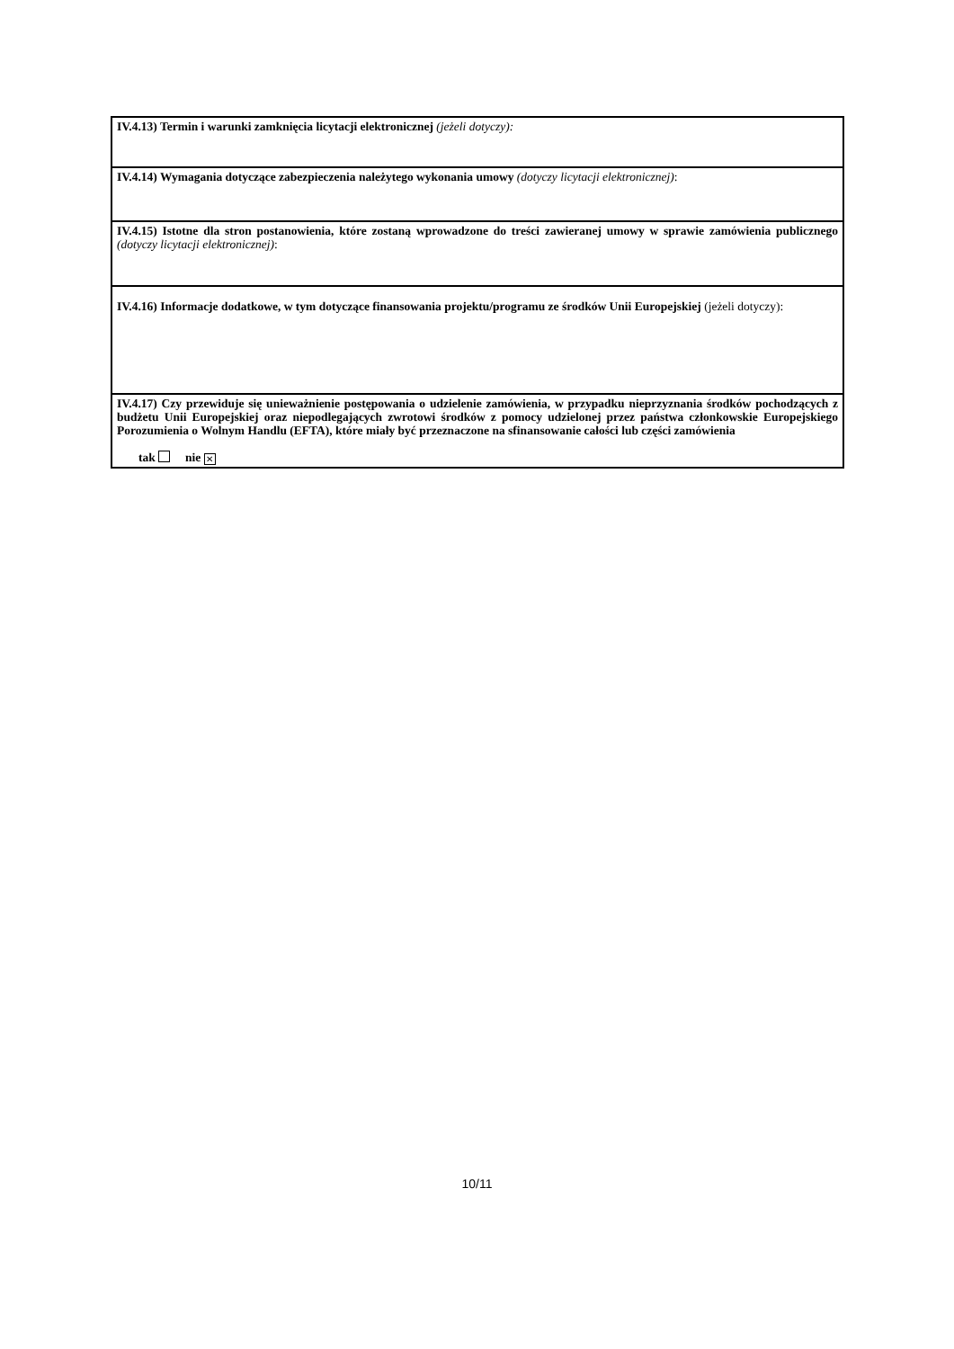| IV.4.13) Termin i warunki zamknięcia licytacji elektronicznej (jeżeli dotyczy): |
| IV.4.14) Wymagania dotyczące zabezpieczenia należytego wykonania umowy (dotyczy licytacji elektronicznej) : |
| IV.4.15) Istotne dla stron postanowienia, które zostaną wprowadzone do treści zawieranej umowy w sprawie zamówienia publicznego (dotyczy licytacji elektronicznej) : |
| IV.4.16) Informacje dodatkowe, w tym dotyczące finansowania projektu/programu ze środków Unii Europejskiej (jeżeli dotyczy): |
| IV.4.17) Czy przewiduje się unieważnienie postępowania o udzielenie zamówienia, w przypadku nieprzyznania środków pochodzących z budżetu Unii Europejskiej oraz niepodlegających zwrotowi środków z pomocy udzielonej przez państwa członkowskie Europejskiego Porozumienia o Wolnym Handlu (EFTA), które miały być przeznaczone na sfinansowanie całości lub części zamówienia tak nie ✕ |
10/11